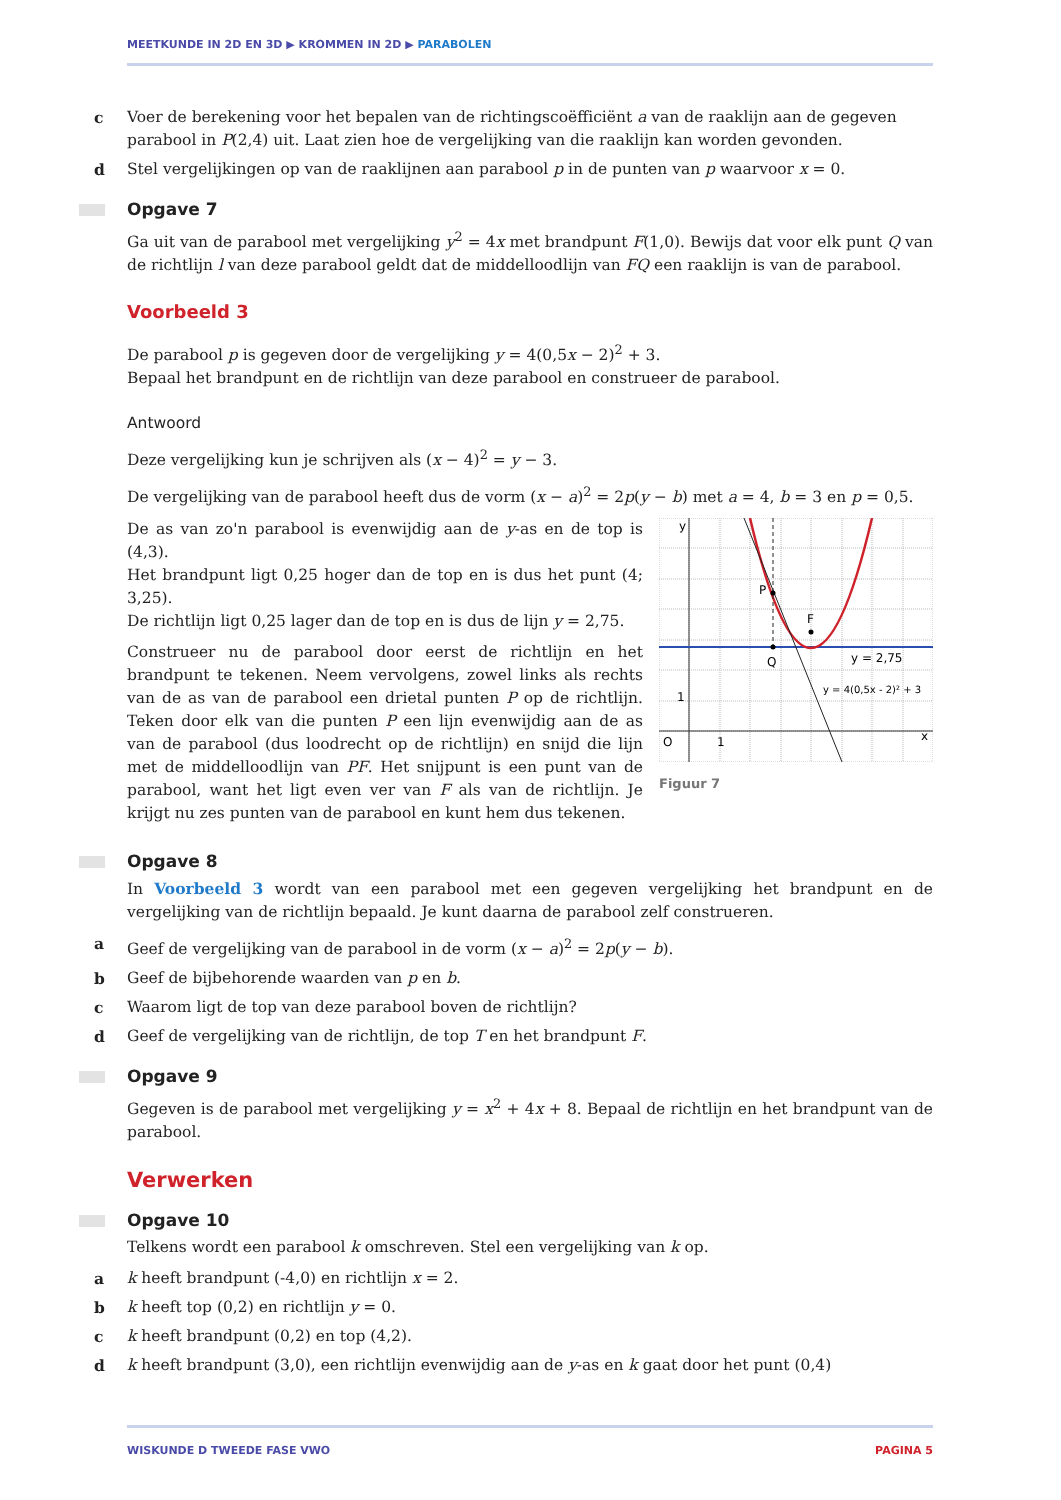MEETKUNDE IN 2D EN 3D ▶ KROMMEN IN 2D ▶ PARABOLEN
c Voer de berekening voor het bepalen van de richtingscoëfficiënt a van de raaklijn aan de gegeven parabool in P(2,4) uit. Laat zien hoe de vergelijking van die raaklijn kan worden gevonden.
d Stel vergelijkingen op van de raaklijnen aan parabool p in de punten van p waarvoor x = 0.
Opgave 7
Ga uit van de parabool met vergelijking y<sup>2</sup> = 4x met brandpunt F(1,0). Bewijs dat voor elk punt Q van de richtlijn l van deze parabool geldt dat de middelloodlijn van FQ een raaklijn is van de parabool.
Voorbeeld 3
De parabool p is gegeven door de vergelijking y = 4(0,5x − 2)<sup>2</sup> + 3.
Bepaal het brandpunt en de richtlijn van deze parabool en construeer de parabool.
Antwoord
Deze vergelijking kun je schrijven als (x − 4)<sup>2</sup> = y − 3.
De vergelijking van de parabool heeft dus de vorm (x − a)<sup>2</sup> = 2p(y − b) met a = 4, b = 3 en p = 0,5.
De as van zo'n parabool is evenwijdig aan de y-as en de top is (4,3).
Het brandpunt ligt 0,25 hoger dan de top en is dus het punt (4; 3,25).
De richtlijn ligt 0,25 lager dan de top en is dus de lijn y = 2,75.
Construeer nu de parabool door eerst de richtlijn en het brandpunt te tekenen. Neem vervolgens, zowel links als rechts van de as van de parabool een drietal punten P op de richtlijn. Teken door elk van die punten P een lijn evenwijdig aan de as van de parabool (dus loodrecht op de richtlijn) en snijd die lijn met de middelloodlijn van PF. Het snijpunt is een punt van de parabool, want het ligt even ver van F als van de richtlijn. Je krijgt nu zes punten van de parabool en kunt hem dus tekenen.
y
P
F
Q
y = 2,75
y = 4(0,5x - 2)² + 3
1
O
1
x
Figuur 7
Opgave 8
In Voorbeeld 3 wordt van een parabool met een gegeven vergelijking het brandpunt en de vergelijking van de richtlijn bepaald. Je kunt daarna de parabool zelf construeren.
a Geef de vergelijking van de parabool in de vorm (x − a)<sup>2</sup> = 2p(y − b).
b Geef de bijbehorende waarden van p en b.
c Waarom ligt de top van deze parabool boven de richtlijn?
d Geef de vergelijking van de richtlijn, de top T en het brandpunt F.
Opgave 9
Gegeven is de parabool met vergelijking y = x<sup>2</sup> + 4x + 8. Bepaal de richtlijn en het brandpunt van de parabool.
Verwerken
Opgave 10
Telkens wordt een parabool k omschreven. Stel een vergelijking van k op.
a k heeft brandpunt (-4,0) en richtlijn x = 2.
b k heeft top (0,2) en richtlijn y = 0.
c k heeft brandpunt (0,2) en top (4,2).
d k heeft brandpunt (3,0), een richtlijn evenwijdig aan de y-as en k gaat door het punt (0,4)
WISKUNDE D TWEEDE FASE VWO PAGINA 5